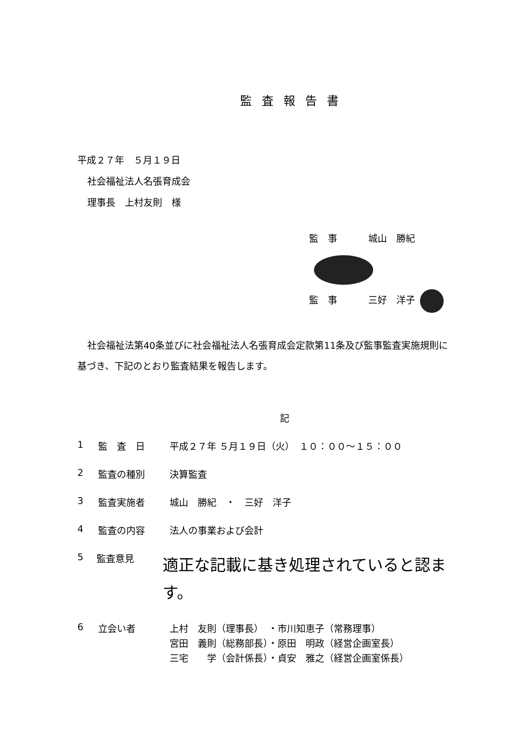監査報告書
平成２７年　５月１９日
社会福祉法人名張育成会
理事長　上村友則　様
監　事 城山　勝紀
監　事 三好　洋子
社会福祉法第40条並びに社会福祉法人名張育成会定款第11条及び監事監査実施規則に基づき、下記のとおり監査結果を報告します。
記
1 監　査　日 平成２７年 ５月１９日（火）　１０：００～１５：００
2 監査の種別 決算監査
3 監査実施者 城山　勝紀　・　三好　洋子
4 監査の内容 法人の事業および会計
5 監査意見 適正な記載に基き処理されていると認ます。
6 立会い者 上村　友則（理事長）　・市川知恵子（常務理事）
宮田　義則（総務部長）・原田　明政（経営企画室長）
三宅　　学（会計係長）・貞安　雅之（経営企画室係長）